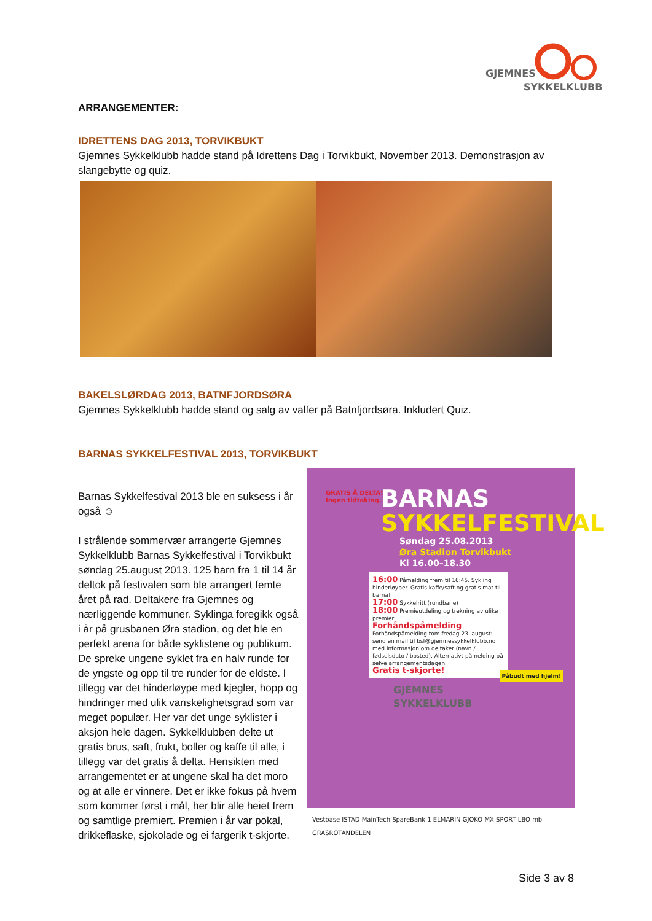GJEMNES
SYKKELKLUBB
ARRANGEMENTER:
IDRETTENS DAG 2013, TORVIKBUKT
Gjemnes Sykkelklubb hadde stand på Idrettens Dag i Torvikbukt, November 2013. Demonstrasjon av slangebytte og quiz.
BAKELSLØRDAG 2013, BATNFJORDSØRA
Gjemnes Sykkelklubb hadde stand og salg av valfer på Batnfjordsøra. Inkludert Quiz.
BARNAS SYKKELFESTIVAL 2013, TORVIKBUKT
Barnas Sykkelfestival 2013 ble en suksess i år også ☺
I strålende sommervær arrangerte Gjemnes Sykkelklubb Barnas Sykkelfestival i Torvikbukt søndag 25.august 2013. 125 barn fra 1 til 14 år deltok på festivalen som ble arrangert femte året på rad. Deltakere fra Gjemnes og nærliggende kommuner. Syklinga foregikk også i år på grusbanen Øra stadion, og det ble en perfekt arena for både syklistene og publikum. De spreke ungene syklet fra en halv runde for de yngste og opp til tre runder for de eldste. I tillegg var det hinderløype med kjegler, hopp og hindringer med ulik vanskelighetsgrad som var meget populær. Her var det unge syklister i aksjon hele dagen. Sykkelklubben delte ut gratis brus, saft, frukt, boller og kaffe til alle, i tillegg var det gratis å delta. Hensikten med arrangementet er at ungene skal ha det moro og at alle er vinnere. Det er ikke fokus på hvem som kommer først i mål, her blir alle heiet frem og samtlige premiert. Premien i år var pokal, drikkeflaske, sjokolade og ei fargerik t-skjorte.
GRATIS Å DELTA!
Ingen tidtaking.
BARNAS
SYKKELFESTIVAL
Søndag 25.08.2013
Øra Stadion Torvikbukt
Kl 16.00–18.30
16:00 Påmelding frem til 16:45. Sykling hinderløyper. Gratis kaffe/saft og gratis mat til barna!
17:00 Sykkelritt (rundbane)
18:00 Premieutdeling og trekning av ulike premier
Forhåndspåmelding
Forhåndspåmelding tom fredag 23. august: send en mail til bsf@gjemnessykkelklubb.no med informasjon om deltaker (navn / fødselsdato / bosted). Alternativt påmelding på selve arrangementsdagen.
Gratis t-skjorte!
Påbudt med hjelm!
GJEMNES
SYKKELKLUBB
Vestbase ISTAD MainTech SpareBank 1 ELMARIN GJOKO MX SPORT LBO mb GRASROTANDELEN
Side 3 av 8